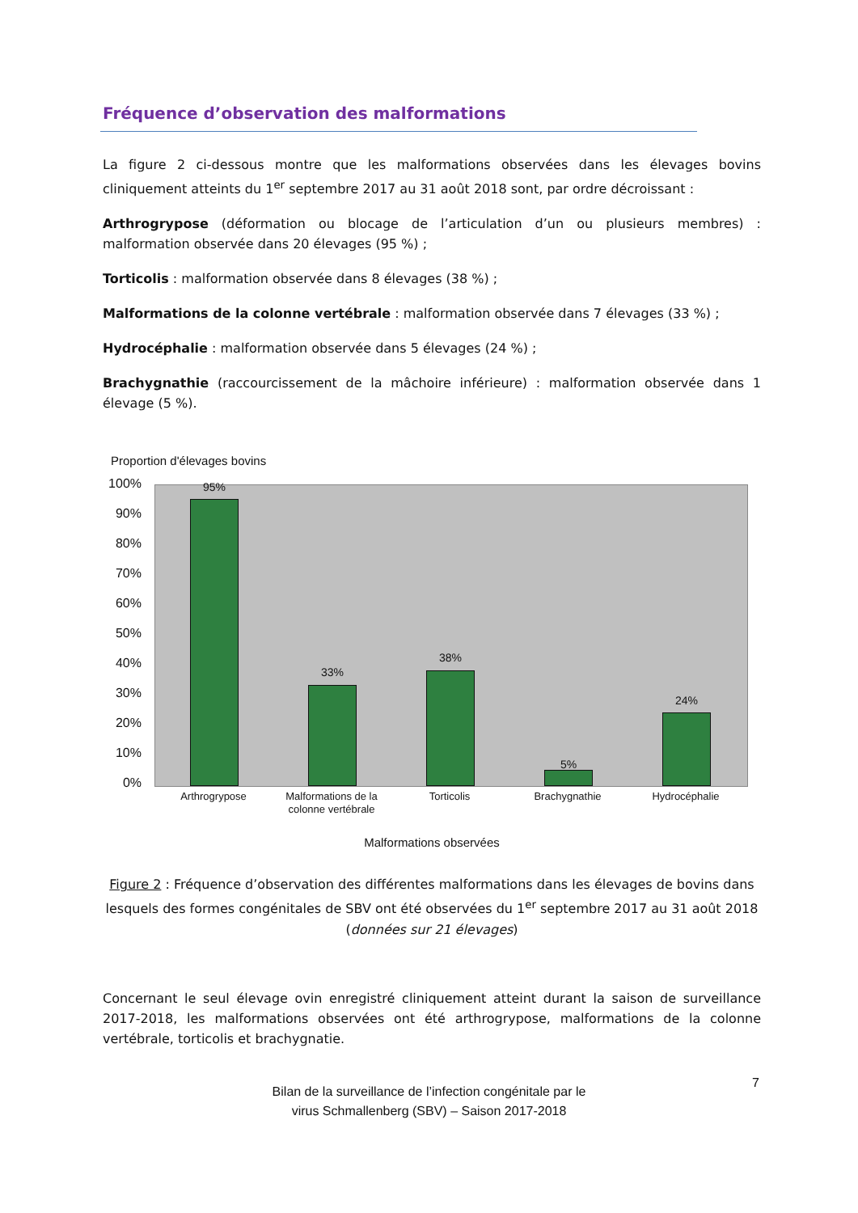Fréquence d’observation des malformations
La figure 2 ci-dessous montre que les malformations observées dans les élevages bovins cliniquement atteints du 1<sup>er</sup> septembre 2017 au 31 août 2018 sont, par ordre décroissant :
Arthrogrypose (déformation ou blocage de l’articulation d’un ou plusieurs membres) : malformation observée dans 20 élevages (95 %) ;
Torticolis : malformation observée dans 8 élevages (38 %) ;
Malformations de la colonne vertébrale : malformation observée dans 7 élevages (33 %) ;
Hydrocéphalie : malformation observée dans 5 élevages (24 %) ;
Brachygnathie (raccourcissement de la mâchoire inférieure) : malformation observée dans 1 élevage (5 %).
Proportion d'élevages bovins
100%
90%
80%
70%
60%
50%
40%
30%
20%
10%
0%
95%
33%
38%
5%
24%
Arthrogrypose
Malformations de la colonne vertébrale
Torticolis Brachygnathie Hydrocéphalie
Malformations observées
Figure 2 : Fréquence d’observation des différentes malformations dans les élevages de bovins dans lesquels des formes congénitales de SBV ont été observées du 1<sup>er</sup> septembre 2017 au 31 août 2018 (données sur 21 élevages)
Concernant le seul élevage ovin enregistré cliniquement atteint durant la saison de surveillance 2017-2018, les malformations observées ont été arthrogrypose, malformations de la colonne vertébrale, torticolis et brachygnatie.
7
Bilan de la surveillance de l’infection congénitale par le
virus Schmallenberg (SBV) – Saison 2017-2018